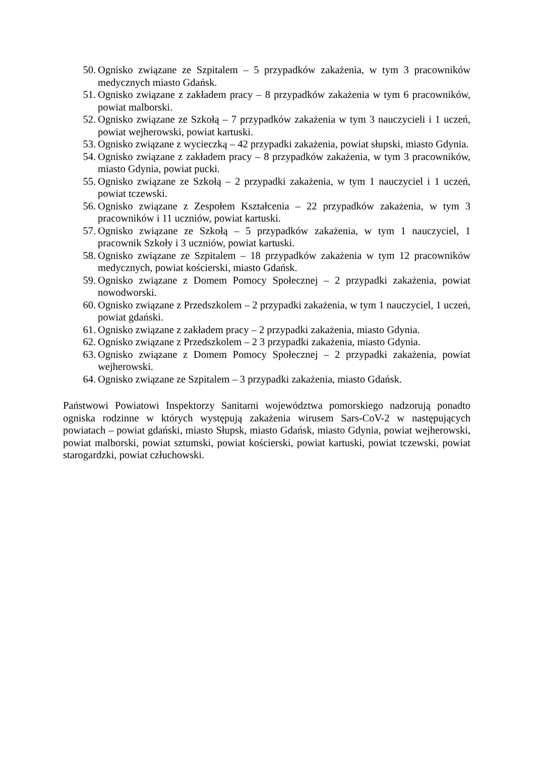50. Ognisko związane ze Szpitalem – 5 przypadków zakażenia, w tym 3 pracowników medycznych miasto Gdańsk.
51. Ognisko związane z zakładem pracy – 8 przypadków zakażenia w tym 6 pracowników, powiat malborski.
52. Ognisko związane ze Szkołą – 7 przypadków zakażenia w tym 3 nauczycieli i 1 uczeń, powiat wejherowski, powiat kartuski.
53. Ognisko związane z wycieczką – 42 przypadki zakażenia, powiat słupski, miasto Gdynia.
54. Ognisko związane z zakładem pracy – 8 przypadków zakażenia, w tym 3 pracowników, miasto Gdynia, powiat pucki.
55. Ognisko związane ze Szkołą – 2 przypadki zakażenia, w tym 1 nauczyciel i 1 uczeń, powiat tczewski.
56. Ognisko związane z Zespołem Kształcenia – 22 przypadków zakażenia, w tym 3 pracowników i 11 uczniów, powiat kartuski.
57. Ognisko związane ze Szkołą – 5 przypadków zakażenia, w tym 1 nauczyciel, 1 pracownik Szkoły i 3 uczniów, powiat kartuski.
58. Ognisko związane ze Szpitalem – 18 przypadków zakażenia w tym 12 pracowników medycznych, powiat kościerski, miasto Gdańsk.
59. Ognisko związane z Domem Pomocy Społecznej – 2 przypadki zakażenia, powiat nowodworski.
60. Ognisko związane z Przedszkolem – 2 przypadki zakażenia, w tym 1 nauczyciel, 1 uczeń, powiat gdański.
61. Ognisko związane z zakładem pracy – 2 przypadki zakażenia, miasto Gdynia.
62. Ognisko związane z Przedszkolem – 2 3 przypadki zakażenia, miasto Gdynia.
63. Ognisko związane z Domem Pomocy Społecznej – 2 przypadki zakażenia, powiat wejherowski.
64. Ognisko związane ze Szpitalem – 3 przypadki zakażenia, miasto Gdańsk.
Państwowi Powiatowi Inspektorzy Sanitarni województwa pomorskiego nadzorują ponadto ogniska rodzinne w których występują zakażenia wirusem Sars-CoV-2 w następujących powiatach – powiat gdański, miasto Słupsk, miasto Gdańsk, miasto Gdynia, powiat wejherowski, powiat malborski, powiat sztumski, powiat kościerski, powiat kartuski, powiat tczewski, powiat starogardzki, powiat człuchowski.